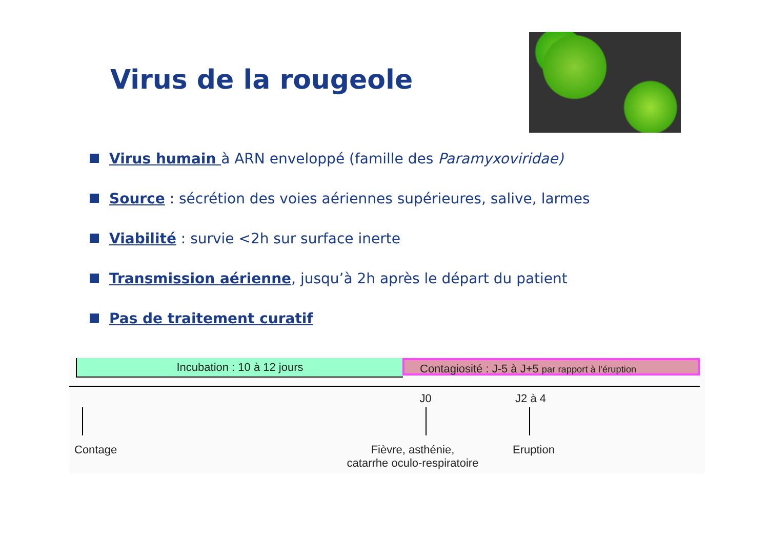Virus de la rougeole
Virus humain à ARN enveloppé (famille des Paramyxoviridae)
Source : sécrétion des voies aériennes supérieures, salive, larmes
Viabilité : survie <2h sur surface inerte
Transmission aérienne, jusqu’à 2h après le départ du patient
Pas de traitement curatif
Incubation : 10 à 12 jours
Contagiosité : J-5 à J+5 par rapport à l’éruption
J0 J2 à 4
Contage
Fièvre, asthénie,
catarrhe oculo-respiratoire
Eruption